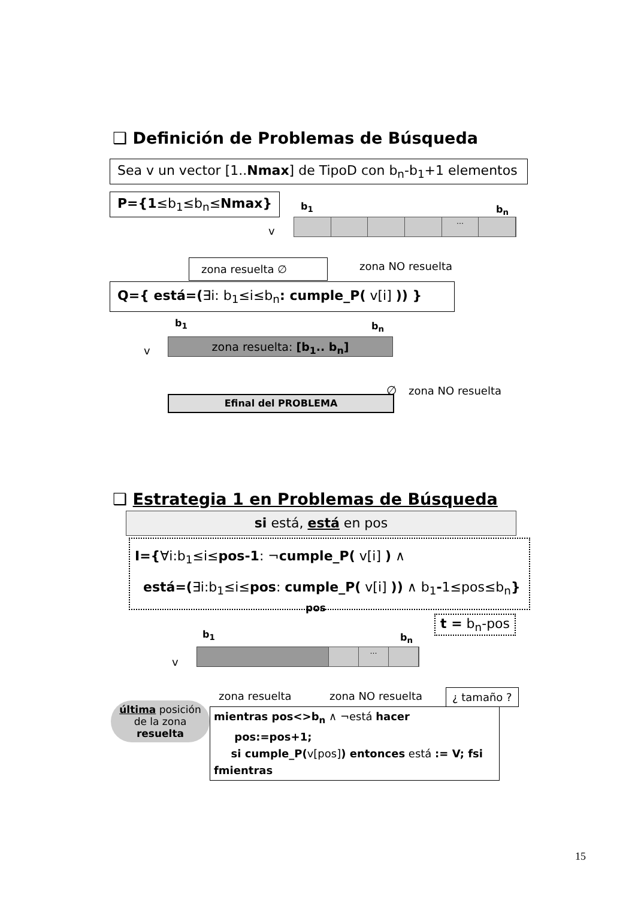❑ Definición de Problemas de Búsqueda
Sea v un vector [1..Nmax] de TipoD con b<sub>n</sub>-b<sub>1</sub>+1 elementos
P={1≤b<sub>1</sub>≤b<sub>n</sub>≤Nmax} b<sub>1</sub> b<sub>n</sub>
v
…
zona resuelta ∅ zona NO resuelta
Q={ está=(∃i: b<sub>1</sub>≤i≤b<sub>n</sub>: cumple_P( v[i] )) }
b<sub>1</sub> b<sub>n</sub>
v
zona resuelta: [b<sub>1</sub>.. b<sub>n</sub>]
∅ zona NO resuelta
Efinal del PROBLEMA
❑ Estrategia 1 en Problemas de Búsqueda
si está, está en pos
I={∀i:b<sub>1</sub>≤i≤pos-1: ¬cumple_P( v[i] ) ∧
está=(∃i:b<sub>1</sub>≤i≤pos: cumple_P( v[i] )) ∧ b<sub>1</sub>-1≤pos≤b<sub>n</sub>}
pos
t = b<sub>n</sub>-pos
b<sub>1</sub> b<sub>n</sub>
v
…
zona resuelta zona NO resuelta ¿ tamaño ?
última posición
de la zona
resuelta
mientras pos<>b<sub>n</sub> ∧ ¬está hacer
pos:=pos+1;
si cumple_P(v[pos]) entonces está := V; fsi
fmientras
15